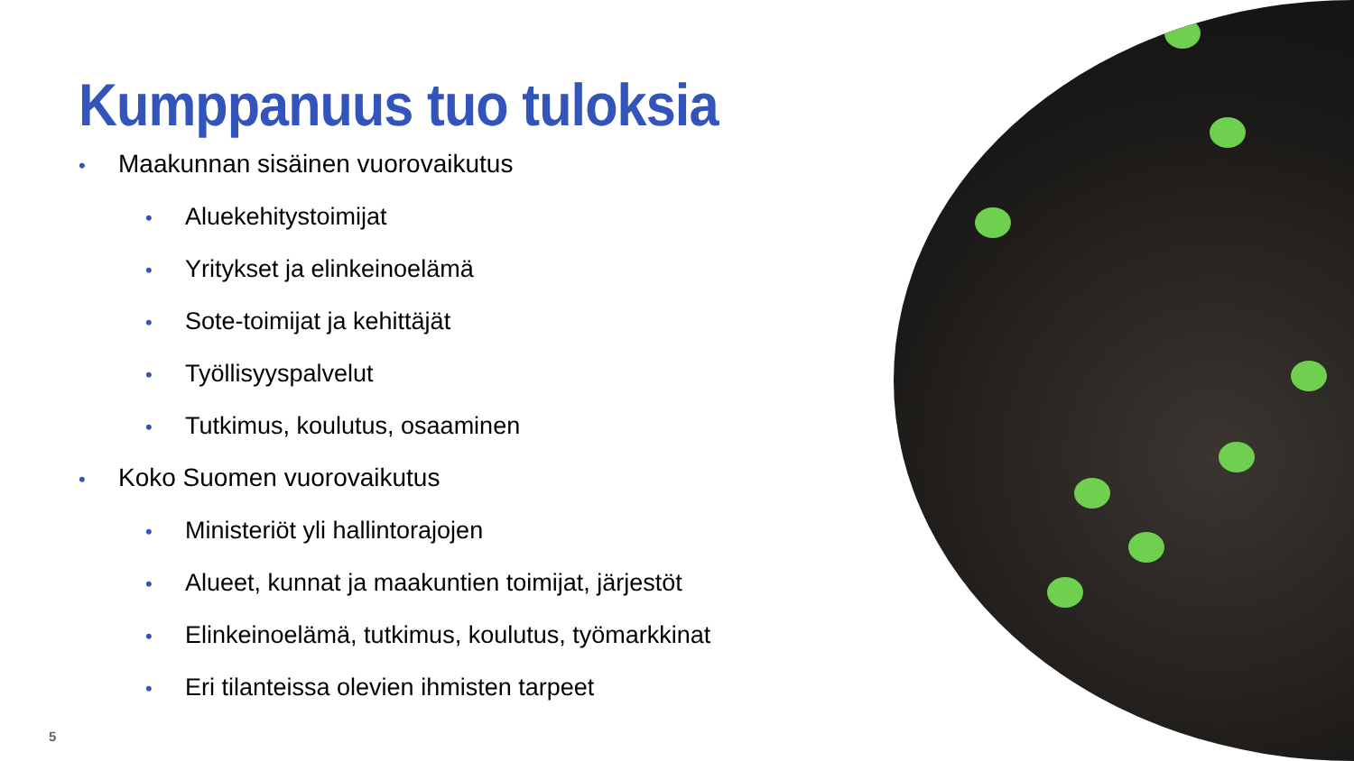Kumppanuus tuo tuloksia
• Maakunnan sisäinen vuorovaikutus
• Aluekehitystoimijat
• Yritykset ja elinkeinoelämä
• Sote-toimijat ja kehittäjät
• Työllisyyspalvelut
• Tutkimus, koulutus, osaaminen
• Koko Suomen vuorovaikutus
• Ministeriöt yli hallintorajojen
• Alueet, kunnat ja maakuntien toimijat, järjestöt
• Elinkeinoelämä, tutkimus, koulutus, työmarkkinat
• Eri tilanteissa olevien ihmisten tarpeet
5